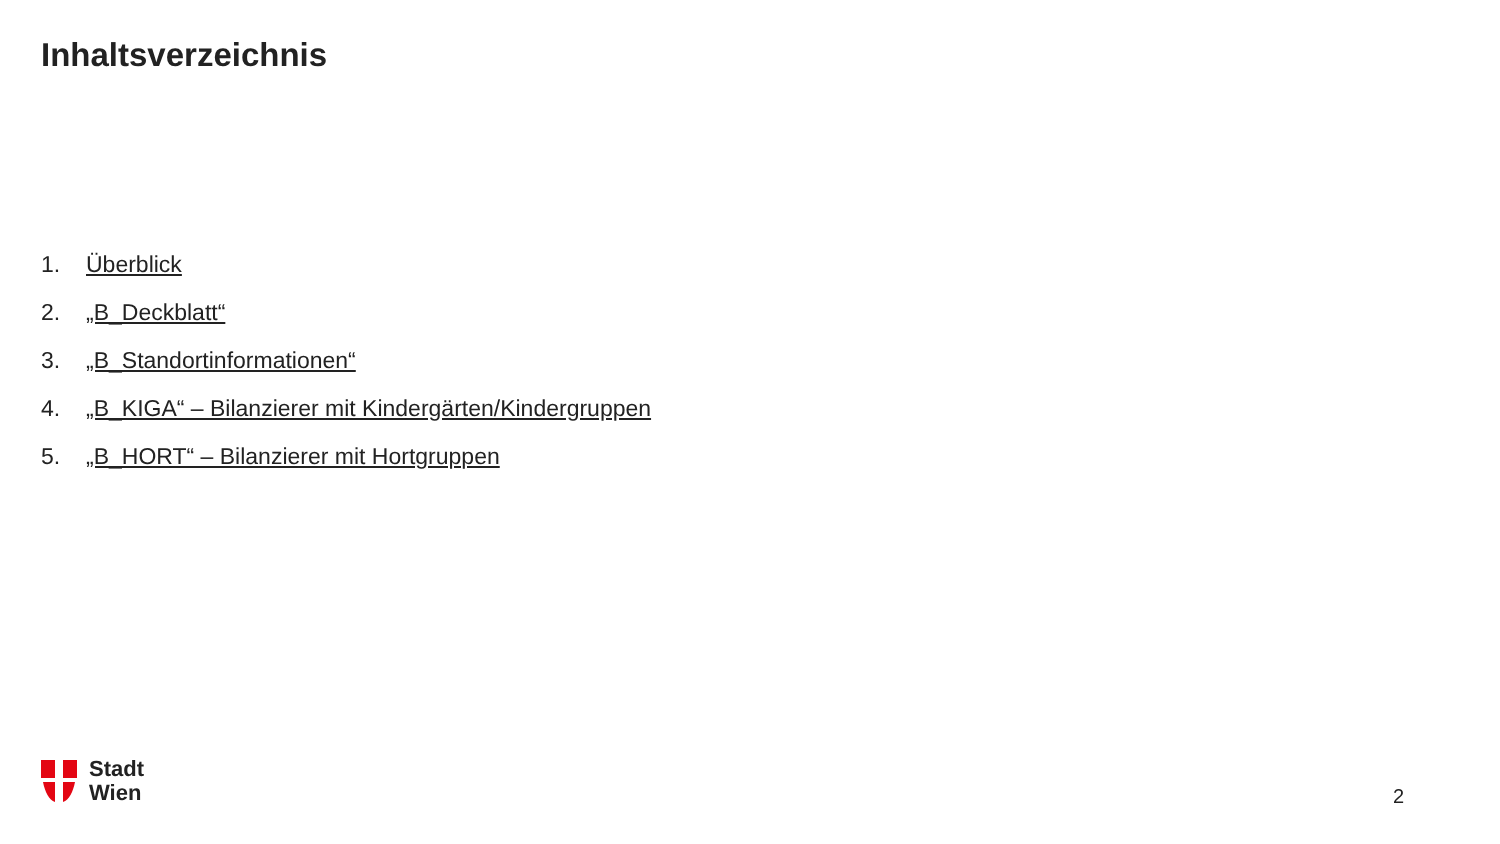Inhaltsverzeichnis
1. Überblick
2. „B_Deckblatt“
3. „B_Standortinformationen“
4. „B_KIGA“ – Bilanzierer mit Kindergärten/Kindergruppen
5. „B_HORT“ – Bilanzierer mit Hortgruppen
Stadt
Wien
2